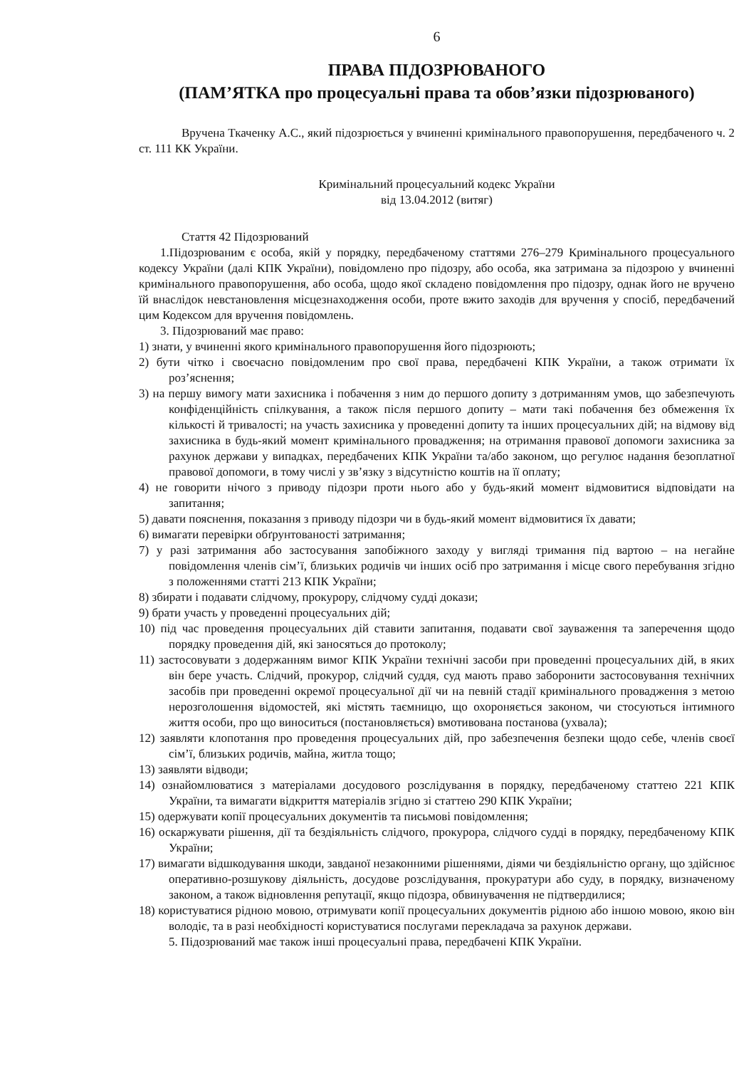6
ПРАВА ПІДОЗРЮВАНОГО
(ПАМ’ЯТКА про процесуальні права та обов’язки підозрюваного)
Вручена Ткаченку А.С., який підозрюється у вчиненні кримінального правопорушення, передбаченого ч. 2 ст. 111 КК України.
Кримінальний процесуальний кодекс України
від 13.04.2012 (витяг)
Стаття 42 Підозрюваний
1.Підозрюваним є особа, якій у порядку, передбаченому статтями 276–279 Кримінального процесуального кодексу України (далі КПК України), повідомлено про підозру, або особа, яка затримана за підозрою у вчиненні кримінального правопорушення, або особа, щодо якої складено повідомлення про підозру, однак його не вручено їй внаслідок невстановлення місцезнаходження особи, проте вжито заходів для вручення у спосіб, передбачений цим Кодексом для вручення повідомлень.
3. Підозрюваний має право:
1) знати, у вчиненні якого кримінального правопорушення його підозрюють;
2) бути чітко і своєчасно повідомленим про свої права, передбачені КПК України, а також отримати їх роз’яснення;
3) на першу вимогу мати захисника і побачення з ним до першого допиту з дотриманням умов, що забезпечують конфіденційність спілкування, а також після першого допиту – мати такі побачення без обмеження їх кількості й тривалості; на участь захисника у проведенні допиту та інших процесуальних дій; на відмову від захисника в будь-який момент кримінального провадження; на отримання правової допомоги захисника за рахунок держави у випадках, передбачених КПК України та/або законом, що регулює надання безоплатної правової допомоги, в тому числі у зв’язку з відсутністю коштів на її оплату;
4) не говорити нічого з приводу підозри проти нього або у будь-який момент відмовитися відповідати на запитання;
5) давати пояснення, показання з приводу підозри чи в будь-який момент відмовитися їх давати;
6) вимагати перевірки обґрунтованості затримання;
7) у разі затримання або застосування запобіжного заходу у вигляді тримання під вартою – на негайне повідомлення членів сім’ї, близьких родичів чи інших осіб про затримання і місце свого перебування згідно з положеннями статті 213 КПК України;
8) збирати і подавати слідчому, прокурору, слідчому судді докази;
9) брати участь у проведенні процесуальних дій;
10) під час проведення процесуальних дій ставити запитання, подавати свої зауваження та заперечення щодо порядку проведення дій, які заносяться до протоколу;
11) застосовувати з додержанням вимог КПК України технічні засоби при проведенні процесуальних дій, в яких він бере участь. Слідчий, прокурор, слідчий суддя, суд мають право заборонити застосовування технічних засобів при проведенні окремої процесуальної дії чи на певній стадії кримінального провадження з метою нерозголошення відомостей, які містять таємницю, що охороняється законом, чи стосуються інтимного життя особи, про що виноситься (постановляється) вмотивована постанова (ухвала);
12) заявляти клопотання про проведення процесуальних дій, про забезпечення безпеки щодо себе, членів своєї сім’ї, близьких родичів, майна, житла тощо;
13) заявляти відводи;
14) ознайомлюватися з матеріалами досудового розслідування в порядку, передбаченому статтею 221 КПК України, та вимагати відкриття матеріалів згідно зі статтею 290 КПК України;
15) одержувати копії процесуальних документів та письмові повідомлення;
16) оскаржувати рішення, дії та бездіяльність слідчого, прокурора, слідчого судді в порядку, передбаченому КПК України;
17) вимагати відшкодування шкоди, завданої незаконними рішеннями, діями чи бездіяльністю органу, що здійснює оперативно-розшукову діяльність, досудове розслідування, прокуратури або суду, в порядку, визначеному законом, а також відновлення репутації, якщо підозра, обвинувачення не підтвердилися;
18) користуватися рідною мовою, отримувати копії процесуальних документів рідною або іншою мовою, якою він володіє, та в разі необхідності користуватися послугами перекладача за рахунок держави.
5. Підозрюваний має також інші процесуальні права, передбачені КПК України.